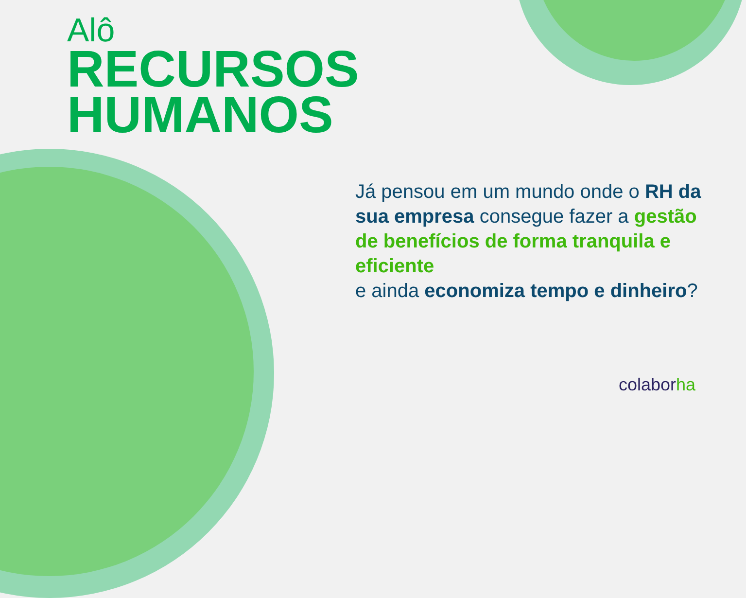Alô
RECURSOS
HUMANOS
Já pensou em um mundo onde o RH da sua empresa consegue fazer a gestão de benefícios de forma tranquila e eficiente
e ainda economiza tempo e dinheiro?
colaborha